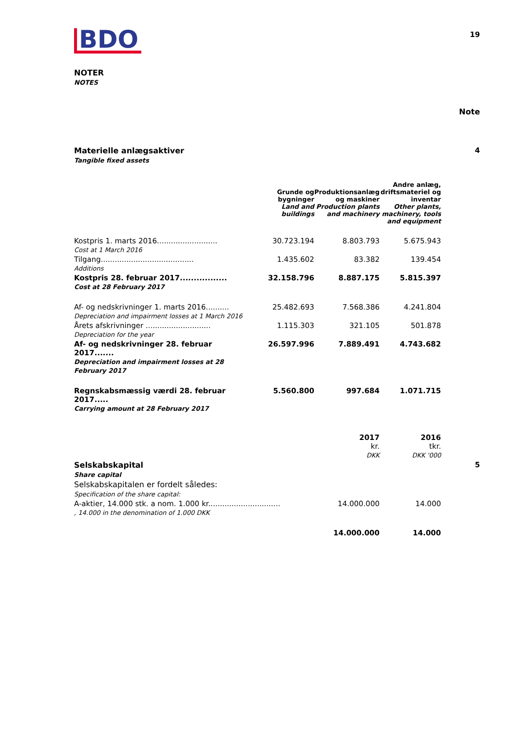19
BDO
NOTER
NOTES
Note
| Materielle anlægsaktiver Tangible fixed assets | | | | 4 |
| | Grunde og bygninger Land and buildings | Produktionsanlæg og maskiner Production plants and machinery | Andre anlæg, driftsmateriel og inventar Other plants, machinery, tools and equipment | |
| Kostpris 1. marts 2016.......................... Cost at 1 March 2016 | 30.723.194 | 8.803.793 | 5.675.943 | |
| Tilgang........................................ Additions | 1.435.602 | 83.382 | 139.454 | |
| Kostpris 28. februar 2017................. Cost at 28 February 2017 | 32.158.796 | 8.887.175 | 5.815.397 | |
| Af- og nedskrivninger 1. marts 2016.......... Depreciation and impairment losses at 1 March 2016 | 25.482.693 | 7.568.386 | 4.241.804 | |
| Årets afskrivninger ............................ Depreciation for the year | 1.115.303 | 321.105 | 501.878 | |
| Af- og nedskrivninger 28. februar 2017....... Depreciation and impairment losses at 28 February 2017 | 26.597.996 | 7.889.491 | 4.743.682 | |
| Regnskabsmæssig værdi 28. februar 2017..... Carrying amount at 28 February 2017 | 5.560.800 | 997.684 | 1.071.715 | |
| | 2017 kr. DKK | 2016 tkr. DKK '000 | |
| Selskabskapital Share capital | | | 5 |
| Selskabskapitalen er fordelt således: Specification of the share capital: | | | |
| A-aktier, 14.000 stk. a nom. 1.000 kr............................... , 14.000 in the denomination of 1.000 DKK | 14.000.000 | 14.000 | |
| | 14.000.000 | 14.000 | |